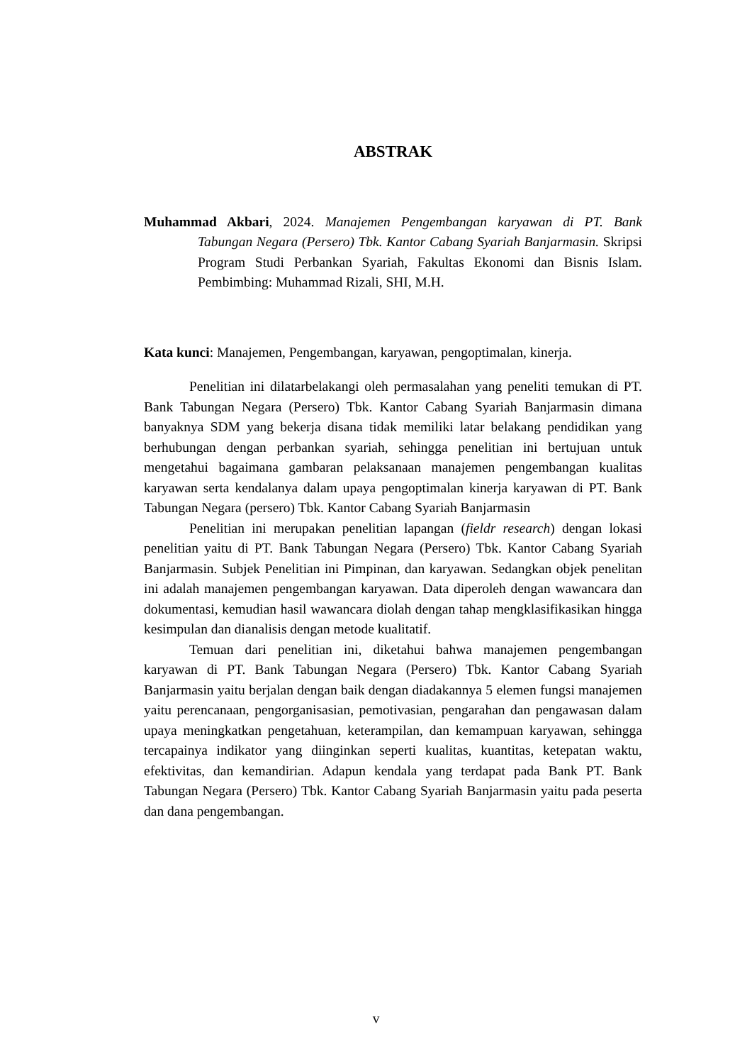ABSTRAK
Muhammad Akbari, 2024. Manajemen Pengembangan karyawan di PT. Bank Tabungan Negara (Persero) Tbk. Kantor Cabang Syariah Banjarmasin. Skripsi Program Studi Perbankan Syariah, Fakultas Ekonomi dan Bisnis Islam. Pembimbing: Muhammad Rizali, SHI, M.H.
Kata kunci: Manajemen, Pengembangan, karyawan, pengoptimalan, kinerja.
Penelitian ini dilatarbelakangi oleh permasalahan yang peneliti temukan di PT. Bank Tabungan Negara (Persero) Tbk. Kantor Cabang Syariah Banjarmasin dimana banyaknya SDM yang bekerja disana tidak memiliki latar belakang pendidikan yang berhubungan dengan perbankan syariah, sehingga penelitian ini bertujuan untuk mengetahui bagaimana gambaran pelaksanaan manajemen pengembangan kualitas karyawan serta kendalanya dalam upaya pengoptimalan kinerja karyawan di PT. Bank Tabungan Negara (persero) Tbk. Kantor Cabang Syariah Banjarmasin
Penelitian ini merupakan penelitian lapangan (fieldr research) dengan lokasi penelitian yaitu di PT. Bank Tabungan Negara (Persero) Tbk. Kantor Cabang Syariah Banjarmasin. Subjek Penelitian ini Pimpinan, dan karyawan. Sedangkan objek penelitan ini adalah manajemen pengembangan karyawan. Data diperoleh dengan wawancara dan dokumentasi, kemudian hasil wawancara diolah dengan tahap mengklasifikasikan hingga kesimpulan dan dianalisis dengan metode kualitatif.
Temuan dari penelitian ini, diketahui bahwa manajemen pengembangan karyawan di PT. Bank Tabungan Negara (Persero) Tbk. Kantor Cabang Syariah Banjarmasin yaitu berjalan dengan baik dengan diadakannya 5 elemen fungsi manajemen yaitu perencanaan, pengorganisasian, pemotivasian, pengarahan dan pengawasan dalam upaya meningkatkan pengetahuan, keterampilan, dan kemampuan karyawan, sehingga tercapainya indikator yang diinginkan seperti kualitas, kuantitas, ketepatan waktu, efektivitas, dan kemandirian. Adapun kendala yang terdapat pada Bank PT. Bank Tabungan Negara (Persero) Tbk. Kantor Cabang Syariah Banjarmasin yaitu pada peserta dan dana pengembangan.
v